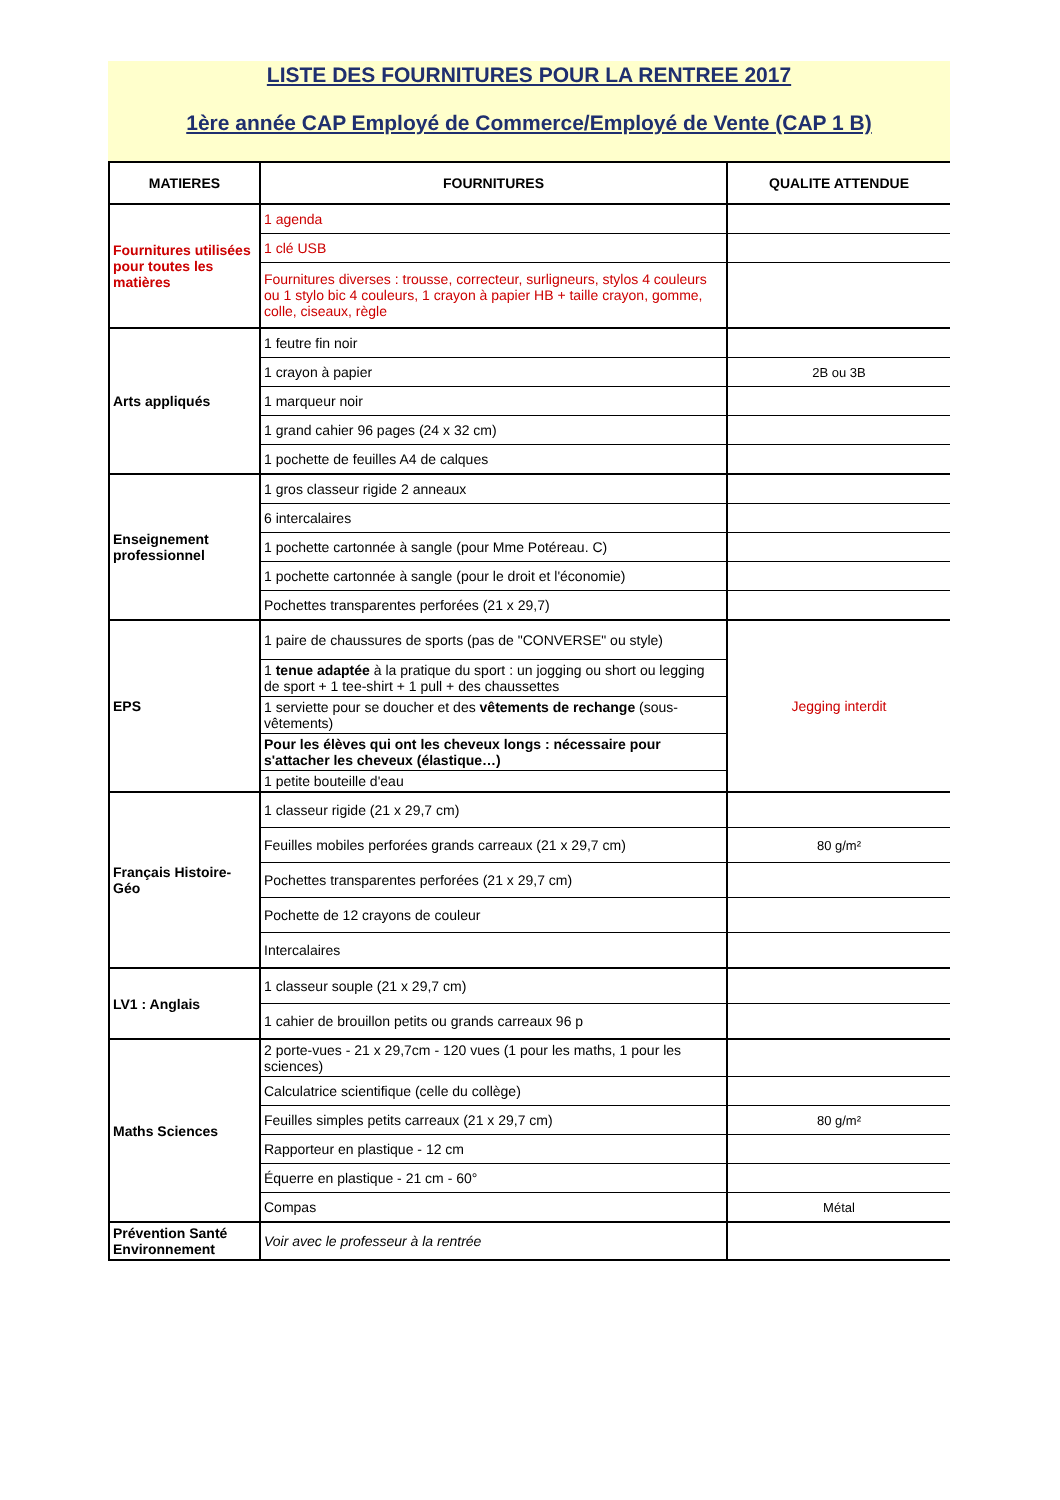LISTE DES FOURNITURES POUR LA RENTREE 2017
1ère année CAP Employé de Commerce/Employé de Vente (CAP 1 B)
| MATIERES | FOURNITURES | QUALITE ATTENDUE |
| --- | --- | --- |
| Fournitures utilisées pour toutes les matières | 1 agenda | |
| | 1 clé USB | |
| | Fournitures diverses : trousse, correcteur, surligneurs, stylos 4 couleurs ou 1 stylo bic 4 couleurs, 1 crayon à papier HB + taille crayon, gomme, colle, ciseaux, règle | |
| Arts appliqués | 1 feutre fin noir | |
| | 1 crayon à papier | 2B ou 3B |
| | 1 marqueur noir | |
| | 1 grand cahier 96 pages (24 x 32 cm) | |
| | 1 pochette de feuilles A4 de calques | |
| Enseignement professionnel | 1 gros classeur rigide 2 anneaux | |
| | 6 intercalaires | |
| | 1 pochette cartonnée à sangle (pour Mme Potéreau. C) | |
| | 1 pochette cartonnée à sangle (pour le droit et l'économie) | |
| | Pochettes transparentes perforées (21 x 29,7) | |
| EPS | 1 paire de chaussures de sports (pas de "CONVERSE" ou style) | Jegging interdit |
| | 1 tenue adaptée à la pratique du sport : un jogging ou short ou legging de sport + 1 tee-shirt + 1 pull + des chaussettes | |
| | 1 serviette pour se doucher et des vêtements de rechange (sous-vêtements) | |
| | Pour les élèves qui ont les cheveux longs : nécessaire pour s'attacher les cheveux (élastique…) | |
| | 1 petite bouteille d'eau | |
| Français Histoire-Géo | 1 classeur rigide (21 x 29,7 cm) | |
| | Feuilles mobiles perforées grands carreaux (21 x 29,7 cm) | 80 g/m² |
| | Pochettes transparentes perforées (21 x 29,7 cm) | |
| | Pochette de 12 crayons de couleur | |
| | Intercalaires | |
| LV1 : Anglais | 1 classeur souple (21 x 29,7 cm) | |
| | 1 cahier de brouillon petits ou grands carreaux 96 p | |
| Maths Sciences | 2 porte-vues - 21 x 29,7cm - 120 vues (1 pour les maths, 1 pour les sciences) | |
| | Calculatrice scientifique (celle du collège) | |
| | Feuilles simples petits carreaux (21 x 29,7 cm) | 80 g/m² |
| | Rapporteur en plastique - 12 cm | |
| | Équerre en plastique - 21 cm - 60° | |
| | Compas | Métal |
| Prévention Santé Environnement | Voir avec le professeur à la rentrée | |